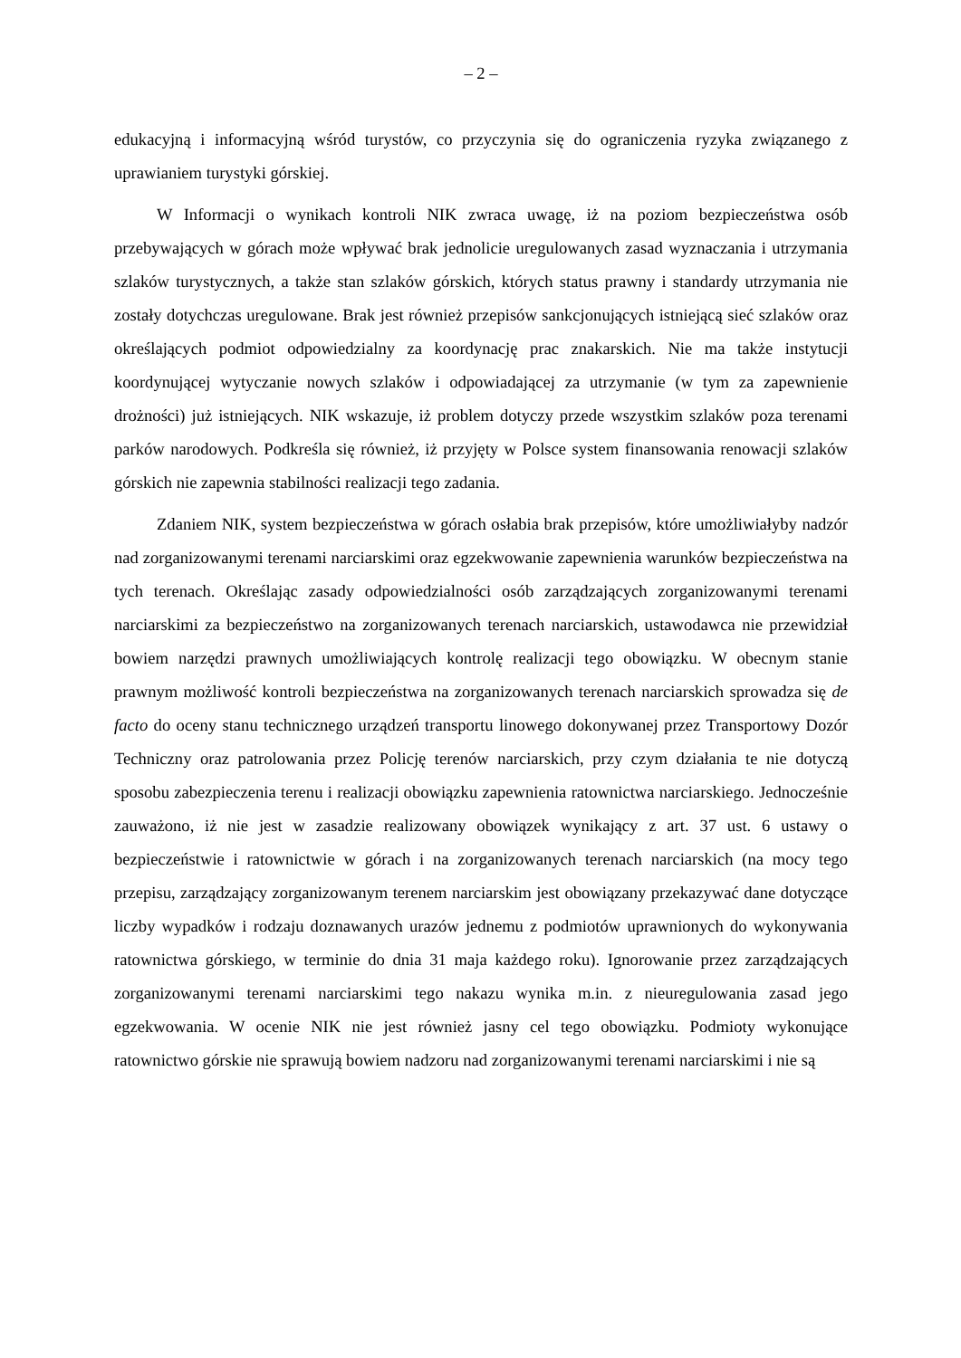– 2 –
edukacyjną i informacyjną wśród turystów, co przyczynia się do ograniczenia ryzyka związanego z uprawianiem turystyki górskiej.
W Informacji o wynikach kontroli NIK zwraca uwagę, iż na poziom bezpieczeństwa osób przebywających w górach może wpływać brak jednolicie uregulowanych zasad wyznaczania i utrzymania szlaków turystycznych, a także stan szlaków górskich, których status prawny i standardy utrzymania nie zostały dotychczas uregulowane. Brak jest również przepisów sankcjonujących istniejącą sieć szlaków oraz określających podmiot odpowiedzialny za koordynację prac znakarskich. Nie ma także instytucji koordynującej wytyczanie nowych szlaków i odpowiadającej za utrzymanie (w tym za zapewnienie drożności) już istniejących. NIK wskazuje, iż problem dotyczy przede wszystkim szlaków poza terenami parków narodowych. Podkreśla się również, iż przyjęty w Polsce system finansowania renowacji szlaków górskich nie zapewnia stabilności realizacji tego zadania.
Zdaniem NIK, system bezpieczeństwa w górach osłabia brak przepisów, które umożliwiałyby nadzór nad zorganizowanymi terenami narciarskimi oraz egzekwowanie zapewnienia warunków bezpieczeństwa na tych terenach. Określając zasady odpowiedzialności osób zarządzających zorganizowanymi terenami narciarskimi za bezpieczeństwo na zorganizowanych terenach narciarskich, ustawodawca nie przewidział bowiem narzędzi prawnych umożliwiających kontrolę realizacji tego obowiązku. W obecnym stanie prawnym możliwość kontroli bezpieczeństwa na zorganizowanych terenach narciarskich sprowadza się de facto do oceny stanu technicznego urządzeń transportu linowego dokonywanej przez Transportowy Dozór Techniczny oraz patrolowania przez Policję terenów narciarskich, przy czym działania te nie dotyczą sposobu zabezpieczenia terenu i realizacji obowiązku zapewnienia ratownictwa narciarskiego. Jednocześnie zauważono, iż nie jest w zasadzie realizowany obowiązek wynikający z art. 37 ust. 6 ustawy o bezpieczeństwie i ratownictwie w górach i na zorganizowanych terenach narciarskich (na mocy tego przepisu, zarządzający zorganizowanym terenem narciarskim jest obowiązany przekazywać dane dotyczące liczby wypadków i rodzaju doznawanych urazów jednemu z podmiotów uprawnionych do wykonywania ratownictwa górskiego, w terminie do dnia 31 maja każdego roku). Ignorowanie przez zarządzających zorganizowanymi terenami narciarskimi tego nakazu wynika m.in. z nieuregulowania zasad jego egzekwowania. W ocenie NIK nie jest również jasny cel tego obowiązku. Podmioty wykonujące ratownictwo górskie nie sprawują bowiem nadzoru nad zorganizowanymi terenami narciarskimi i nie są